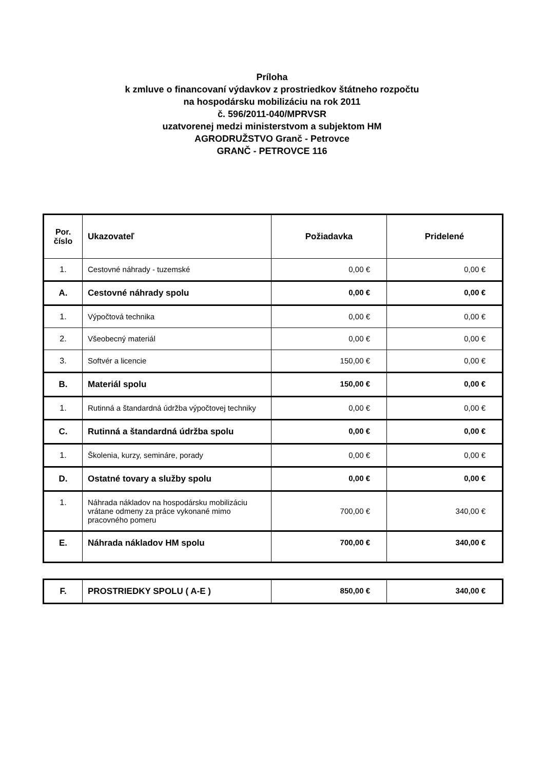Príloha
k zmluve o financovaní výdavkov z prostriedkov štátneho rozpočtu
na hospodársku mobilizáciu na rok 2011
č. 596/2011-040/MPRVSR
uzatvorenej medzi ministerstvom a subjektom HM
AGRODRUŽSTVO Granč - Petrovce
GRANČ - PETROVCE 116
| Por. číslo | Ukazovateľ | Požiadavka | Pridelené |
| --- | --- | --- | --- |
| 1. | Cestovné náhrady - tuzemské | 0,00 € | 0,00 € |
| A. | Cestovné náhrady spolu | 0,00 € | 0,00 € |
| 1. | Výpočtová technika | 0,00 € | 0,00 € |
| 2. | Všeobecný materiál | 0,00 € | 0,00 € |
| 3. | Softvér a licencie | 150,00 € | 0,00 € |
| B. | Materiál spolu | 150,00 € | 0,00 € |
| 1. | Rutinná a štandardná údržba výpočtovej techniky | 0,00 € | 0,00 € |
| C. | Rutinná a štandardná údržba spolu | 0,00 € | 0,00 € |
| 1. | Školenia, kurzy, semináre, porady | 0,00 € | 0,00 € |
| D. | Ostatné tovary a služby spolu | 0,00 € | 0,00 € |
| 1. | Náhrada nákladov na hospodársku mobilizáciu vrátane odmeny za práce vykonané mimo pracovného pomeru | 700,00 € | 340,00 € |
| E. | Náhrada nákladov HM spolu | 700,00 € | 340,00 € |
| F. | PROSTRIEDKY SPOLU ( A-E ) | 850,00 € | 340,00 € |